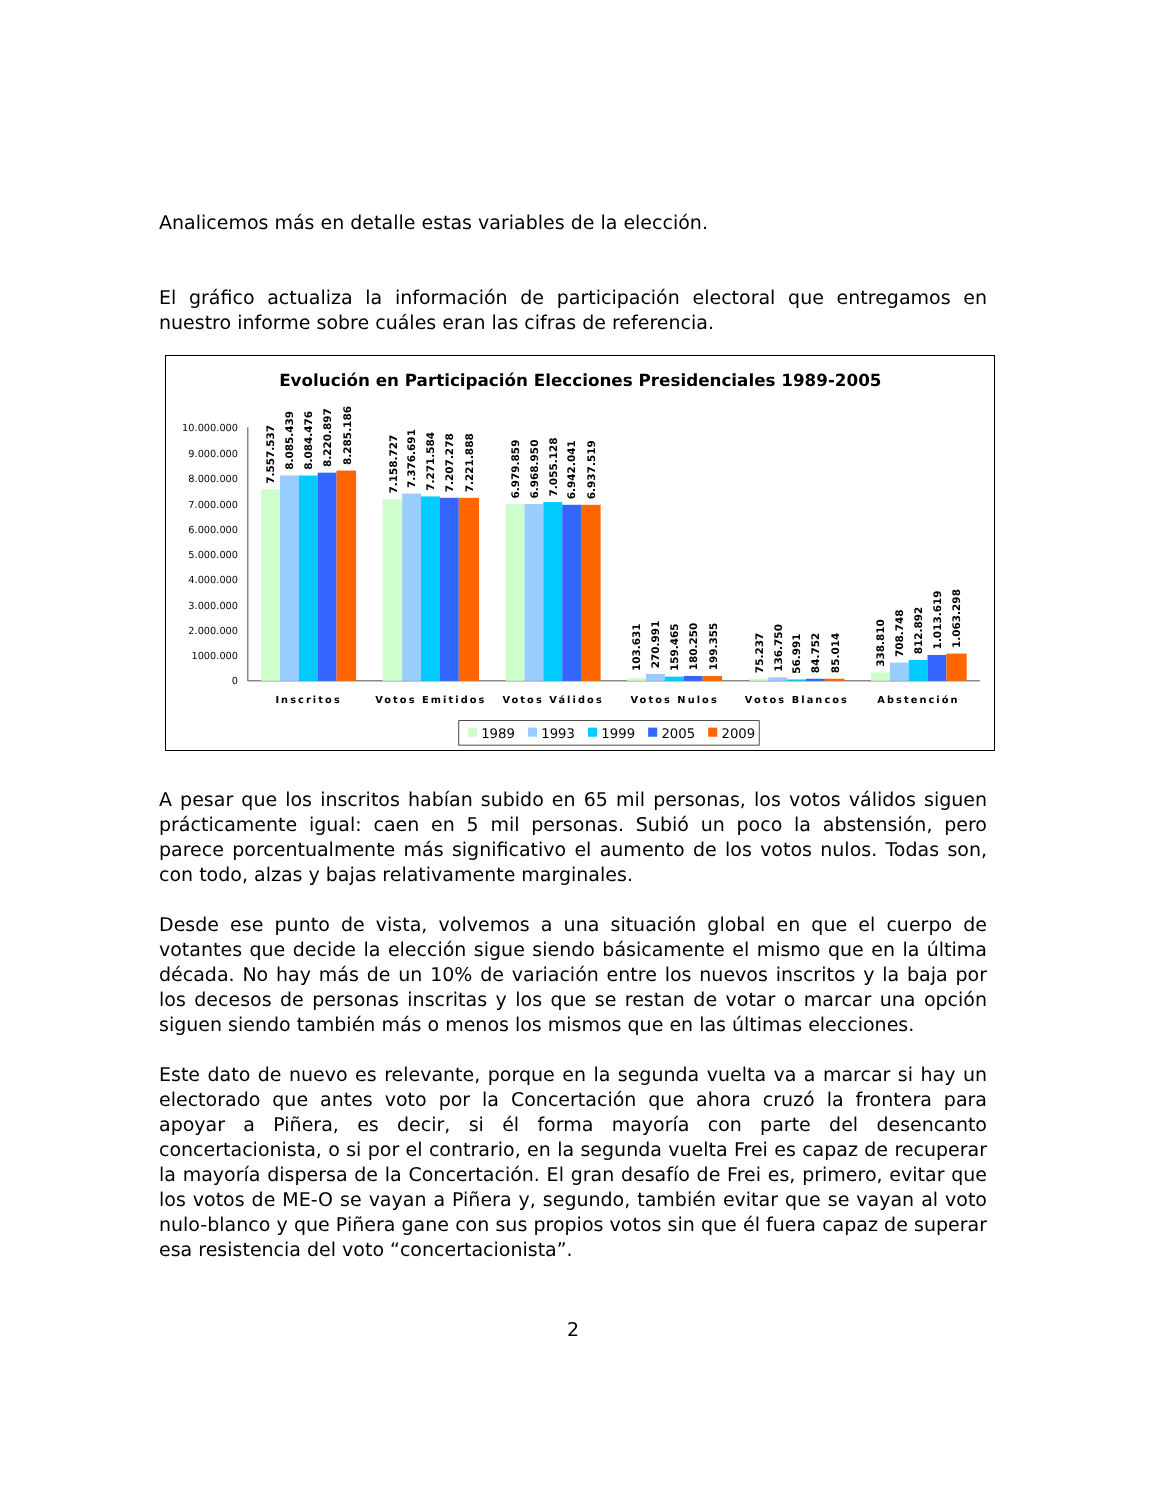Analicemos más en detalle estas variables de la elección.
El gráfico actualiza la información de participación electoral que entregamos en nuestro informe sobre cuáles eran las cifras de referencia.
Evolución en Participación Elecciones Presidenciales 1989-2005
0
1000.000
2.000.000
3.000.000
4.000.000
5.000.000
6.000.000
7.000.000
8.000.000
9.000.000
10.000.000
7.557.537
8.085.439
8.084.476
8.220.897
8.285.186
7.158.727
7.376.691
7.271.584
7.207.278
7.221.888
6.979.859
6.968.950
7.055.128
6.942.041
6.937.519
103.631
270.991
159.465
180.250
199.355
75.237
136.750
56.991
84.752
85.014
338.810
708.748
812.892
1.013.619
1.063.298
Inscritos
Votos Emitidos
Votos Válidos
Votos Nulos
Votos Blancos
Abstención
1989
1993
1999
2005
2009
A pesar que los inscritos habían subido en 65 mil personas, los votos válidos siguen prácticamente igual: caen en 5 mil personas. Subió un poco la abstensión, pero parece porcentualmente más significativo el aumento de los votos nulos. Todas son, con todo, alzas y bajas relativamente marginales.
Desde ese punto de vista, volvemos a una situación global en que el cuerpo de votantes que decide la elección sigue siendo básicamente el mismo que en la última década. No hay más de un 10% de variación entre los nuevos inscritos y la baja por los decesos de personas inscritas y los que se restan de votar o marcar una opción siguen siendo también más o menos los mismos que en las últimas elecciones.
Este dato de nuevo es relevante, porque en la segunda vuelta va a marcar si hay un electorado que antes voto por la Concertación que ahora cruzó la frontera para apoyar a Piñera, es decir, si él forma mayoría con parte del desencanto concertacionista, o si por el contrario, en la segunda vuelta Frei es capaz de recuperar la mayoría dispersa de la Concertación. El gran desafío de Frei es, primero, evitar que los votos de ME-O se vayan a Piñera y, segundo, también evitar que se vayan al voto nulo-blanco y que Piñera gane con sus propios votos sin que él fuera capaz de superar esa resistencia del voto “concertacionista”.
2